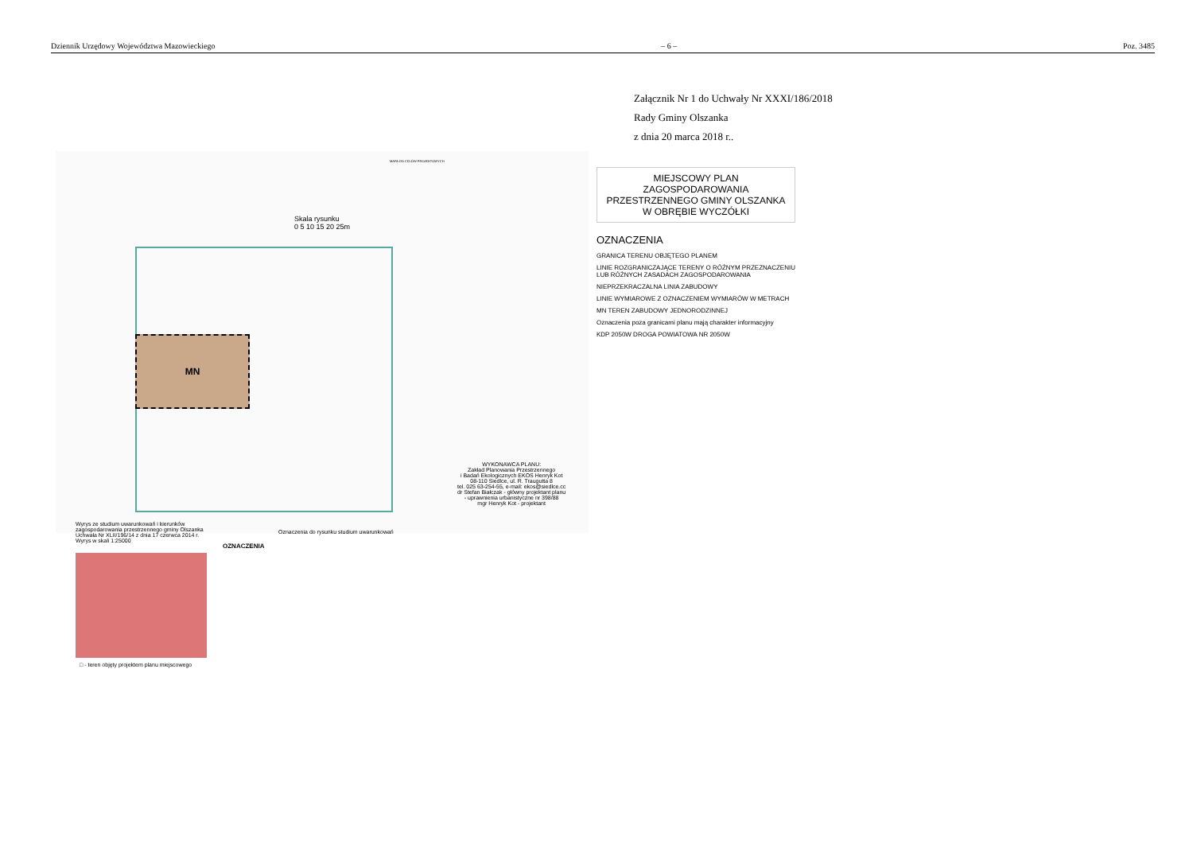Dziennik Urzędowy Województwa Mazowieckiego – 6 – Poz. 3485
Załącznik Nr 1 do Uchwały Nr XXXI/186/2018
Rady Gminy Olszanka
z dnia 20 marca 2018 r..
MN
Skala rysunku
0 5 10 15 20 25m
MAPA DO CELÓW PROJEKTOWYCH
MIEJSCOWY PLAN ZAGOSPODAROWANIA PRZESTRZENNEGO GMINY OLSZANKA W OBRĘBIE WYCZÓŁKI
OZNACZENIA
GRANICA TERENU OBJĘTEGO PLANEM
LINIE ROZGRANICZAJĄCE TERENY O RÓŻNYM PRZEZNACZENIU LUB RÓŻNYCH ZASADACH ZAGOSPODAROWANIA
NIEPRZEKRACZALNA LINIA ZABUDOWY
LINIE WYMIAROWE Z OZNACZENIEM WYMIARÓW W METRACH
MN TEREN ZABUDOWY JEDNORODZINNEJ
Oznaczenia poza granicami planu mają charakter informacyjny
KDP 2050W DROGA POWIATOWA NR 2050W
WYKONAWCA PLANU:
Zakład Planowania Przestrzennego
i Badań Ekologicznych EKOS Henryk Kot
08-110 Siedlce, ul. R. Traugutta 8
tel. 025 63-254-55, e-mail: ekos@siedlce.cc
dr Stefan Białczak - główny projektant planu
- uprawnienia urbanistyczne nr 398/88
mgr Henryk Kot - projektant
Wyrys ze studium uwarunkowań i kierunków
zagospodarowania przestrzennego gminy Olszanka
Uchwała Nr XLII/196/14 z dnia 17 czerwca 2014 r.
Wyrys w skali 1:25000
Oznaczenia do rysunku studium uwarunkowań
OZNACZENIA
□ - teren objęty projektem planu miejscowego